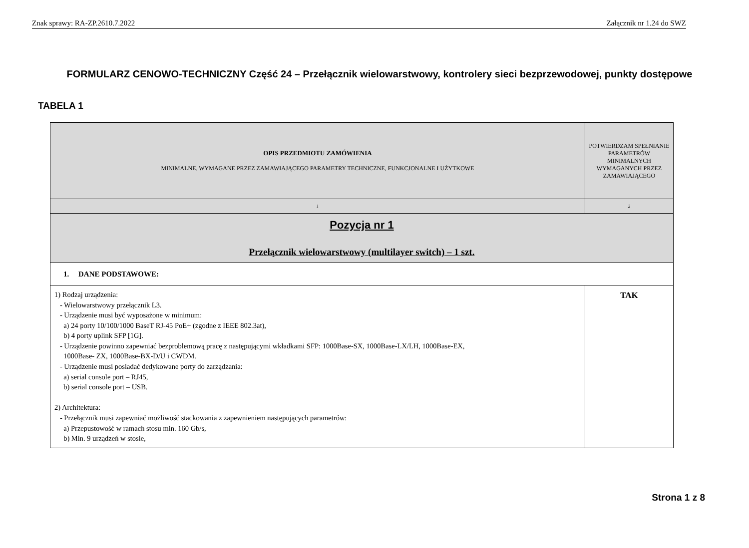Znak sprawy: RA-ZP.2610.7.2022 Załącznik nr 1.24 do SWZ
FORMULARZ CENOWO-TECHNICZNY Część 24 – Przełącznik wielowarstwowy, kontrolery sieci bezprzewodowej, punkty dostępowe
TABELA 1
| OPIS PRZEDMIOTU ZAMÓWIENIA MINIMALNE, WYMAGANE PRZEZ ZAMAWIAJĄCEGO PARAMETRY TECHNICZNE, FUNKCJONALNE I UŻYTKOWE | POTWIERDZAM SPEŁNIANIE PARAMETRÓW MINIMALNYCH WYMAGANYCH PRZEZ ZAMAWIAJĄCEGO |
| --- | --- |
| 1 | 2 |
| Pozycja nr 1 Przełącznik wielowarstwowy (multilayer switch) – 1 szt. | |
| 1. DANE PODSTAWOWE: | |
| 1) Rodzaj urządzenia: - Wielowarstwowy przełącznik L3. - Urządzenie musi być wyposażone w minimum: a) 24 porty 10/100/1000 BaseT RJ-45 PoE+ (zgodne z IEEE 802.3at), b) 4 porty uplink SFP [1G]. - Urządzenie powinno zapewniać bezproblemową pracę z następującymi wkładkami SFP: 1000Base-SX, 1000Base-LX/LH, 1000Base-EX, 1000Base- ZX, 1000Base-BX-D/U i CWDM. - Urządzenie musi posiadać dedykowane porty do zarządzania: a) serial console port – RJ45, b) serial console port – USB. 2) Architektura: - Przełącznik musi zapewniać możliwość stackowania z zapewnieniem następujących parametrów: a) Przepustowość w ramach stosu min. 160 Gb/s, b) Min. 9 urządzeń w stosie, | TAK |
Strona 1 z 8